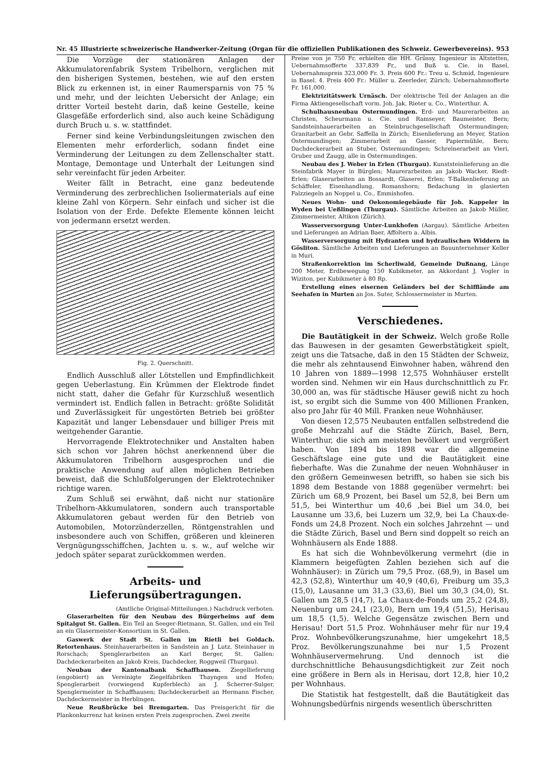Nr. 45 Illustrierte schweizerische Handwerker-Zeitung (Organ für die offiziellen Publikationen des Schweiz. Gewerbevereins). 953
Die Vorzüge der stationären Anlagen der Akkumulatorenfabrik System Tribelhorn, verglichen mit den bisherigen Systemen, bestehen, wie auf den ersten Blick zu erkennen ist, in einer Raumersparnis von 75 % und mehr, und der leichten Uebersicht der Anlage; ein dritter Vorteil besteht darin, daß keine Gestelle, keine Glasgefäße erforderlich sind, also auch keine Schädigung durch Bruch u. s. w. stattfindet.
Ferner sind keine Verbindungsleitungen zwischen den Elementen mehr erforderlich, sodann findet eine Verminderung der Leitungen zu dem Zellenschalter statt. Montage, Demontage und Unterhalt der Leitungen sind sehr vereinfacht für jeden Arbeiter.
Weiter fällt in Betracht, eine ganz bedeutende Verminderung des zerbrechlichen Isoliermaterials auf eine kleine Zahl von Körpern. Sehr einfach und sicher ist die Isolation von der Erde. Defekte Elemente können leicht von jedermann ersetzt werden.
Fig. 2. Querschnitt.
Endlich Ausschluß aller Lötstellen und Empfindlichkeit gegen Ueberlastung. Ein Krümmen der Elektrode findet nicht statt, daher die Gefahr für Kurzschluß wesentlich vermindert ist. Endlich fallen in Betracht: größte Solidität und Zuverlässigkeit für ungestörten Betrieb bei größter Kapazität und langer Lebensdauer und billiger Preis mit weitgehender Garantie.
Hervorragende Elektrotechniker und Anstalten haben sich schon vor Jahren höchst anerkennend über die Akkumulatoren Tribelhorn ausgesprochen und die praktische Anwendung auf allen möglichen Betrieben beweist, daß die Schlußfolgerungen der Elektrotechniker richtige waren.
Zum Schluß sei erwähnt, daß nicht nur stationäre Tribelhorn-Akkumulatoren, sondern auch transportable Akkumulatoren gebaut werden für den Betrieb von Automobilen, Motorzünderzellen, Röntgenstrahlen und insbesondere auch von Schiffen, größeren und kleineren Vergnügungsschiffchen, Jachten u. s. w., auf welche wir jedoch später separat zurückkommen werden.
Arbeits- und Lieferungsübertragungen.
(Amtliche Original-Mitteilungen.) Nachdruck verboten.
Glaserarbeiten für den Neubau des Bürgerheims auf dem Spitalgut St. Gallen. Ein Teil an Seeger-Rietmann, St. Gallen, und ein Teil an ein Glasermeister-Konsortium in St. Gallen.
Gaswerk der Stadt St. Gallen im Rietli bei Goldach. Retortenhaus. Steinhauerarbeiten in Sandstein an J. Lutz, Steinhauer in Rorschach; Spenglerarbeiten an Karl Berger, St. Gallen: Dachdeckerarbeiten an Jakob Kreis, Dachdecker, Roggweil (Thurgau).
Neubau der Kantonalbank Schaffhausen. Ziegellieferung (engobiert) an Vereinigte Ziegelfabriken Thayngen und Hofen; Spenglerarbeit (vorwiegend Kupferblech) an J. Scherrer-Sulger, Spenglermeister in Schaffhausen; Dachdeckerarbeit an Hermann Fischer, Dachdeckermeister in Herblingen.
Neue Reußbrücke bei Bremgarten. Das Preisgericht für die Plankonkurrenz hat keinen ersten Preis zugesprochen. Zwei zweite
Preise von je 750 Fr. erhielten die HH. Grüssy, Ingenieur in Altstetten, Uebernahmsofferte 337,839 Fr., und Buß u. Cie. in Basel, Uebernahmspreis 323,000 Fr. 3. Preis 600 Fr.: Treu u. Schmid, Ingenieure in Basel. 4. Preis 400 Fr.: Müller u. Zeerleder, Zürich; Uebernahmsofferte Fr. 161,000.
Elektrizitätswerk Urnäsch. Der elektrische Teil der Anlagen an die Firma Aktiengesellschaft vorm. Joh. Jak. Rieter u. Co., Winterthur. A.
Schulhausneubau Ostermundingen. Erd- und Maurerarbeiten an Christen, Scheurmann u. Cie. und Ramseyer, Baumeister, Bern; Sandsteinhauerarbeiten an Steinbruchgesellschaft Ostermundingen; Granitarbeit an Gebr. Saffella in Zürich; Eisenlieferung an Meyer, Station Ostermundingen; Zimmerarbeit an Gasser, Papiermühle, Bern; Dachdeckerarbeit an Stuber, Ostermundingen; Schreinerarbeit an Vieri, Gruber und Zaugg, alle in Ostermundingen.
Neubau des J. Weber in Erlen (Thurgau). Kunststeinlieferung an die Steinfabrik Mayer in Bürglen; Maurerarbeiten an Jakob Wacker, Riedt-Erlen; Glaserarbeiten an Bossardt, Glaserei, Erlen; T-Balkenlieferung an Schäffeler, Eisenhandlung, Romanshorn; Bedachung in glasierten Falzziegeln an Noppel u. Co., Emmishofen.
Neues Wohn- und Oekonomiegebäude für Joh. Kappeler in Wyden bei Ueßlingen (Thurgau). Sämtliche Arbeiten an Jakob Müller, Zimmermeister, Altikon (Zürich).
Wasserversorgung Unter-Lunkhofen (Aargau). Sämtliche Arbeiten und Lieferungen an Adrian Baer, Affoltern a. Albis.
Wasserversorgung mit Hydranten und hydraulischen Widdern in Gösliton. Sämtliche Arbeiten und Lieferungen an Bauunternehmer Keller in Muri.
Straßenkorrektion im Scherliwald, Gemeinde Dußnang, Länge 200 Meter, Erdbewegung 150 Kubikmeter, an Akkordant J. Vogler in Wiziton, per Kubikmeter à 80 Rp.
Erstellung eines eisernen Geländers bei der Schifflände am Seehafen in Murten an Jos. Suter, Schlossermeister in Murten.
Verschiedenes.
Die Bautätigkeit in der Schweiz. Welch große Rolle das Bauwesen in der gesamten Gewerbstätigkeit spielt, zeigt uns die Tatsache, daß in den 15 Städten der Schweiz, die mehr als zehntausend Einwohner haben, während den 10 Jahren von 1889—1998 12,575 Wohnhäuser erstellt worden sind. Nehmen wir ein Haus durchschnittlich zu Fr. 30,000 an, was für städtische Häuser gewiß nicht zu hoch ist, so ergibt sich die Summe von 400 Millionen Franken, also pro Jahr für 40 Mill. Franken neue Wohnhäuser.
Von diesen 12,575 Neubauten entfallen selbstredend die große Mehrzahl auf die Städte Zürich, Basel, Bern, Winterthur, die sich am meisten bevölkert und vergrößert haben. Von 1894 bis 1898 war die allgemeine Geschäftslage eine gute und die Bautätigkeit eine fieberhafte. Was die Zunahme der neuen Wohnhäuser in den größern Gemeinwesen betrifft, so haben sie sich bis 1898 dem Bestande von 1888 gegenüber vermehrt: bei Zürich um 68,9 Prozent, bei Basel um 52,8, bei Bern um 51,5, bei Winterthur um 40,6 ,bei Biel um 34.0, bei Lausanne um 33,6, bei Luzern um 32,9, bei La Chaux-de-Fonds um 24,8 Prozent. Noch ein solches Jahrzehnt — und die Städte Zürich, Basel und Bern sind doppelt so reich an Wohnhäusern als Ende 1888.
Es hat sich die Wohnbevölkerung vermehrt (die in Klammern beigefügten Zahlen beziehen sich auf die Wohnhäuser): in Zürich um 79,5 Proz. (68,9), in Basel um 42,3 (52,8), Winterthur um 40,9 (40,6), Freiburg um 35,3 (15,0), Lausanne um 31,3 (33,6), Biel um 30,3 (34,0), St. Gallen um 28,5 (14,7), La Chaux-de-Fonds um 25,2 (24,8), Neuenburg um 24,1 (23,0), Bern um 19,4 (51,5), Herisau um 18,5 (1,5). Welche Gegensätze zwischen Bern und Herisau! Dort 51,5 Proz. Wohnhäuser mehr für nur 19,4 Proz. Wohnbevölkerungszunahme, hier umgekehrt 18,5 Proz. Bevölkerungszunahme bei nur 1,5 Prozent Wohnhäuservermehrung. Und dennoch ist die durchschnittliche Behausungsdichtigkeit zur Zeit noch eine größere in Bern als in Herisau, dort 12,8, hier 10,2 per Wohnhaus.
Die Statistik hat festgestellt, daß die Bautätigkeit das Wohnungsbedürfnis nirgends wesentlich überschritten